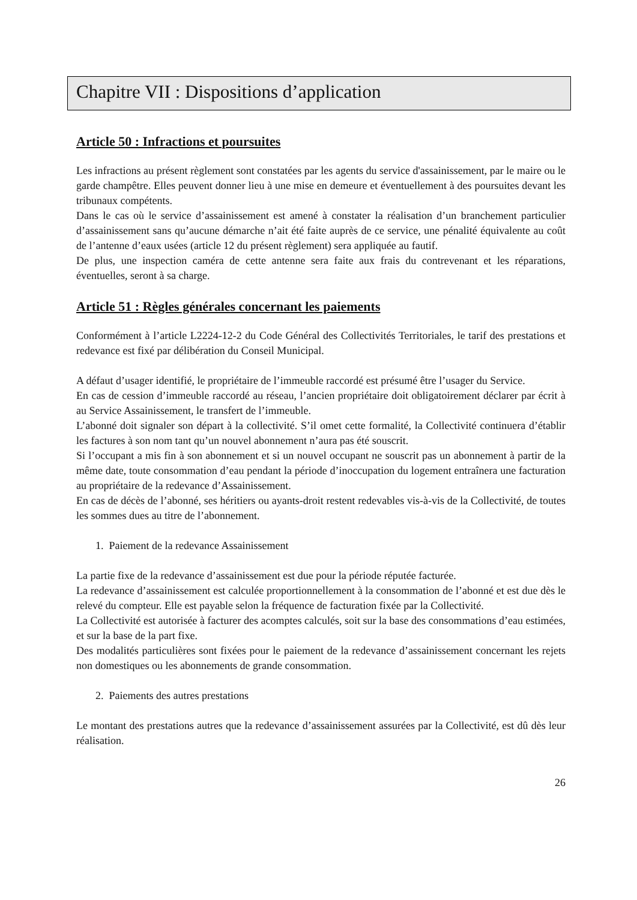Chapitre VII : Dispositions d’application
Article 50 : Infractions et poursuites
Les infractions au présent règlement sont constatées par les agents du service d'assainissement, par le maire ou le garde champêtre. Elles peuvent donner lieu à une mise en demeure et éventuellement à des poursuites devant les tribunaux compétents.
Dans le cas où le service d’assainissement est amené à constater la réalisation d’un branchement particulier d’assainissement sans qu’aucune démarche n’ait été faite auprès de ce service, une pénalité équivalente au coût de l’antenne d’eaux usées (article 12 du présent règlement) sera appliquée au fautif.
De plus, une inspection caméra de cette antenne sera faite aux frais du contrevenant et les réparations, éventuelles, seront à sa charge.
Article 51 : Règles générales concernant les paiements
Conformément à l’article L2224-12-2 du Code Général des Collectivités Territoriales, le tarif des prestations et redevance est fixé par délibération du Conseil Municipal.
A défaut d’usager identifié, le propriétaire de l’immeuble raccordé est présumé être l’usager du Service.
En cas de cession d’immeuble raccordé au réseau, l’ancien propriétaire doit obligatoirement déclarer par écrit à au Service Assainissement, le transfert de l’immeuble.
L’abonné doit signaler son départ à la collectivité. S’il omet cette formalité, la Collectivité continuera d’établir les factures à son nom tant qu’un nouvel abonnement n’aura pas été souscrit.
Si l’occupant a mis fin à son abonnement et si un nouvel occupant ne souscrit pas un abonnement à partir de la même date, toute consommation d’eau pendant la période d’inoccupation du logement entraînera une facturation au propriétaire de la redevance d’Assainissement.
En cas de décès de l’abonné, ses héritiers ou ayants-droit restent redevables vis-à-vis de la Collectivité, de toutes les sommes dues au titre de l’abonnement.
1. Paiement de la redevance Assainissement
La partie fixe de la redevance d’assainissement est due pour la période réputée facturée.
La redevance d’assainissement est calculée proportionnellement à la consommation de l’abonné et est due dès le relevé du compteur. Elle est payable selon la fréquence de facturation fixée par la Collectivité.
La Collectivité est autorisée à facturer des acomptes calculés, soit sur la base des consommations d’eau estimées, et sur la base de la part fixe.
Des modalités particulières sont fixées pour le paiement de la redevance d’assainissement concernant les rejets non domestiques ou les abonnements de grande consommation.
2. Paiements des autres prestations
Le montant des prestations autres que la redevance d’assainissement assurées par la Collectivité, est dû dès leur réalisation.
26